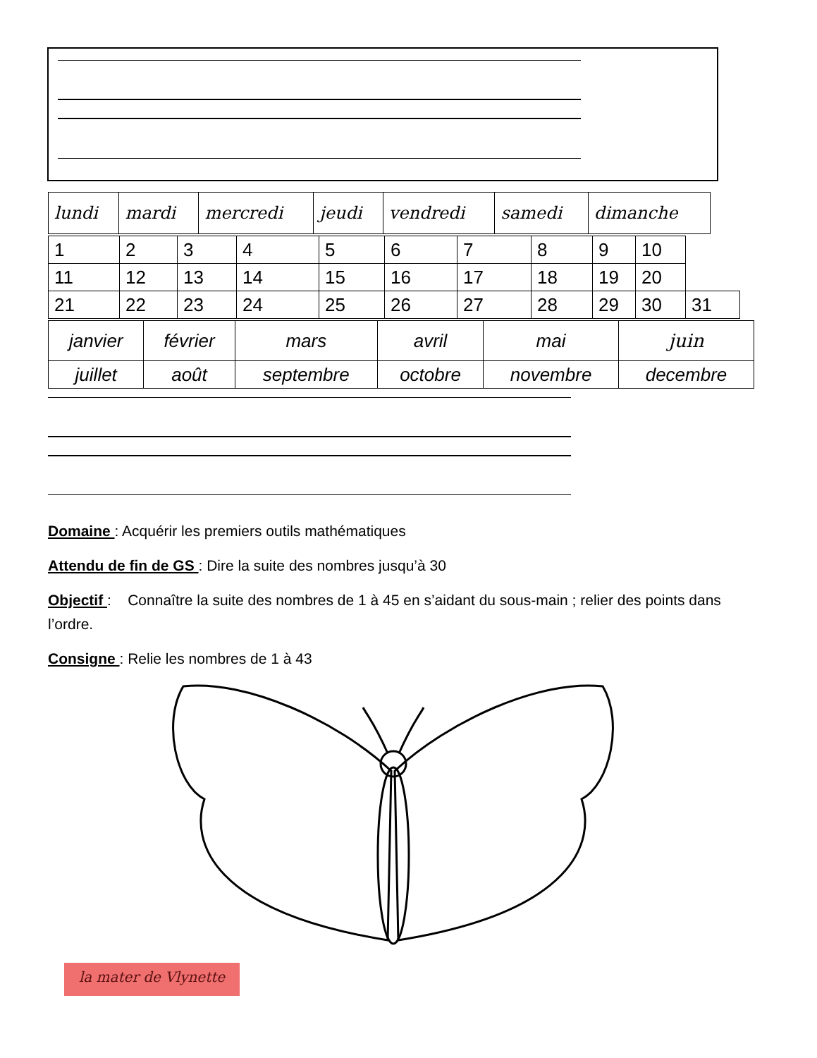| lundi | mardi | mercredi | jeudi | vendredi | samedi | dimanche |
| 1 | 2 | 3 | 4 | 5 | 6 | 7 | 8 | 9 | 10 | |
| 11 | 12 | 13 | 14 | 15 | 16 | 17 | 18 | 19 | 20 | |
| 21 | 22 | 23 | 24 | 25 | 26 | 27 | 28 | 29 | 30 | 31 |
| janvier | février | mars | avril | mai | juin |
| juillet | août | septembre | octobre | novembre | decembre |
Domaine : Acquérir les premiers outils mathématiques
Attendu de fin de GS : Dire la suite des nombres jusqu’à 30
Objectif : Connaître la suite des nombres de 1 à 45 en s’aidant du sous-main ; relier des points dans l’ordre.
Consigne : Relie les nombres de 1 à 43
la mater de Vlynette